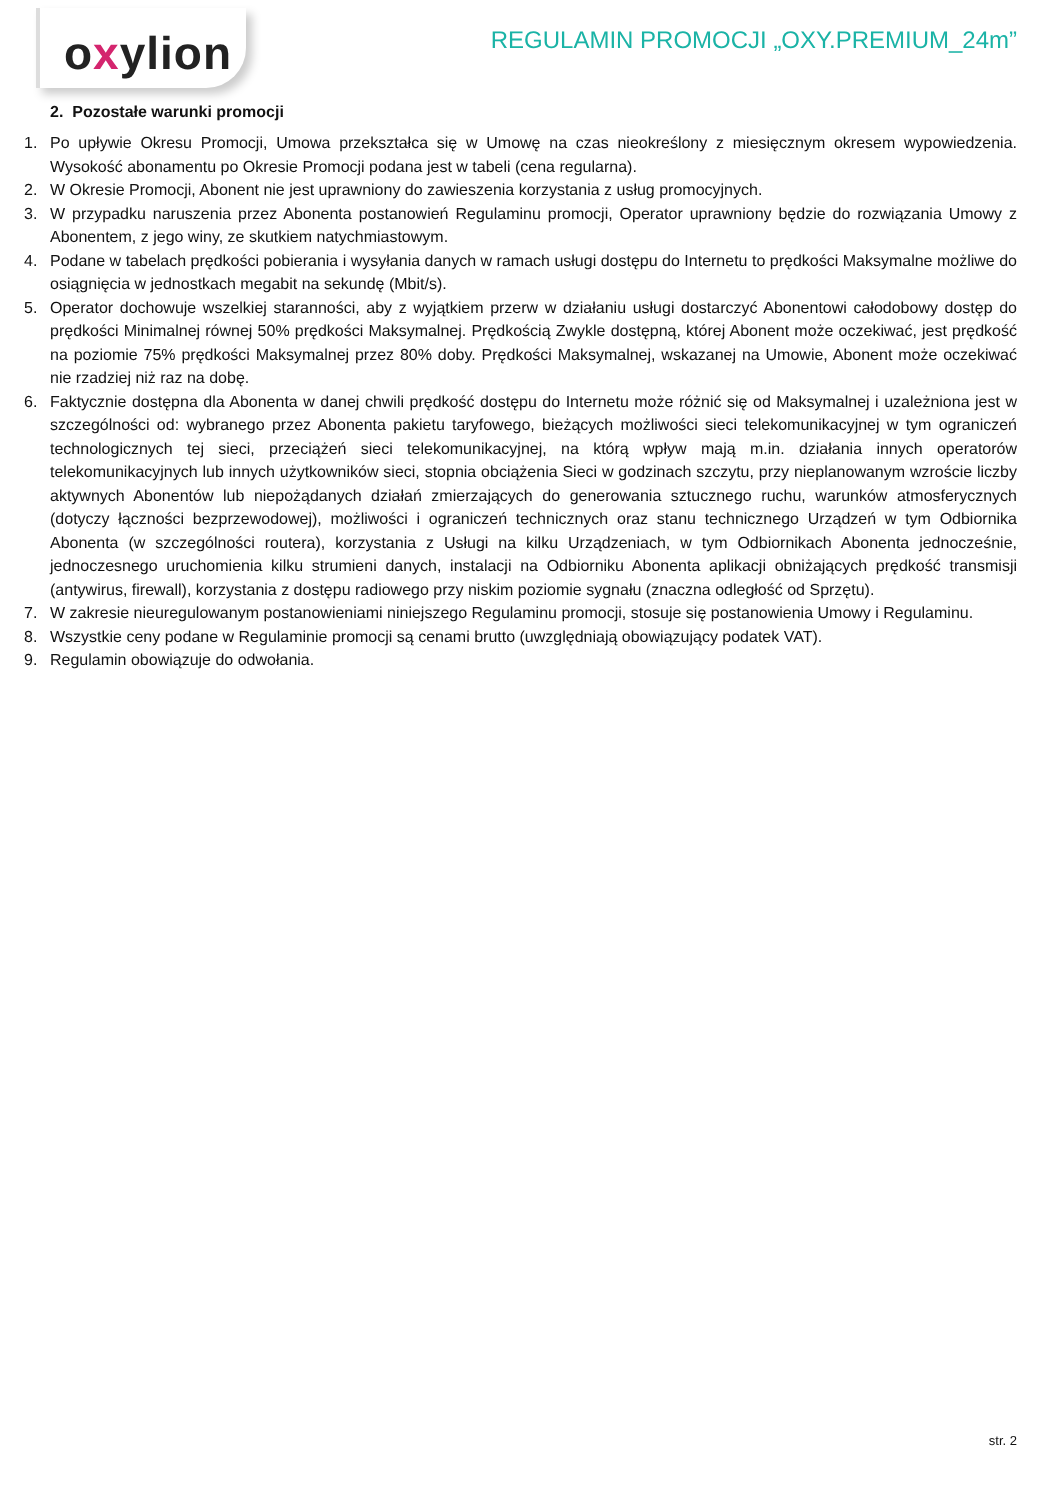oxylion
REGULAMIN PROMOCJI „OXY.PREMIUM_24m”
2. Pozostałe warunki promocji
1. Po upływie Okresu Promocji, Umowa przekształca się w Umowę na czas nieokreślony z miesięcznym okresem wypowiedzenia. Wysokość abonamentu po Okresie Promocji podana jest w tabeli (cena regularna).
2. W Okresie Promocji, Abonent nie jest uprawniony do zawieszenia korzystania z usług promocyjnych.
3. W przypadku naruszenia przez Abonenta postanowień Regulaminu promocji, Operator uprawniony będzie do rozwiązania Umowy z Abonentem, z jego winy, ze skutkiem natychmiastowym.
4. Podane w tabelach prędkości pobierania i wysyłania danych w ramach usługi dostępu do Internetu to prędkości Maksymalne możliwe do osiągnięcia w jednostkach megabit na sekundę (Mbit/s).
5. Operator dochowuje wszelkiej staranności, aby z wyjątkiem przerw w działaniu usługi dostarczyć Abonentowi całodobowy dostęp do prędkości Minimalnej równej 50% prędkości Maksymalnej. Prędkością Zwykle dostępną, której Abonent może oczekiwać, jest prędkość na poziomie 75% prędkości Maksymalnej przez 80% doby. Prędkości Maksymalnej, wskazanej na Umowie, Abonent może oczekiwać nie rzadziej niż raz na dobę.
6. Faktycznie dostępna dla Abonenta w danej chwili prędkość dostępu do Internetu może różnić się od Maksymalnej i uzależniona jest w szczególności od: wybranego przez Abonenta pakietu taryfowego, bieżących możliwości sieci telekomunikacyjnej w tym ograniczeń technologicznych tej sieci, przeciążeń sieci telekomunikacyjnej, na którą wpływ mają m.in. działania innych operatorów telekomunikacyjnych lub innych użytkowników sieci, stopnia obciążenia Sieci w godzinach szczytu, przy nieplanowanym wzroście liczby aktywnych Abonentów lub niepożądanych działań zmierzających do generowania sztucznego ruchu, warunków atmosferycznych (dotyczy łączności bezprzewodowej), możliwości i ograniczeń technicznych oraz stanu technicznego Urządzeń w tym Odbiornika Abonenta (w szczególności routera), korzystania z Usługi na kilku Urządzeniach, w tym Odbiornikach Abonenta jednocześnie, jednoczesnego uruchomienia kilku strumieni danych, instalacji na Odbiorniku Abonenta aplikacji obniżających prędkość transmisji (antywirus, firewall), korzystania z dostępu radiowego przy niskim poziomie sygnału (znaczna odległość od Sprzętu).
7. W zakresie nieuregulowanym postanowieniami niniejszego Regulaminu promocji, stosuje się postanowienia Umowy i Regulaminu.
8. Wszystkie ceny podane w Regulaminie promocji są cenami brutto (uwzględniają obowiązujący podatek VAT).
9. Regulamin obowiązuje do odwołania.
str. 2